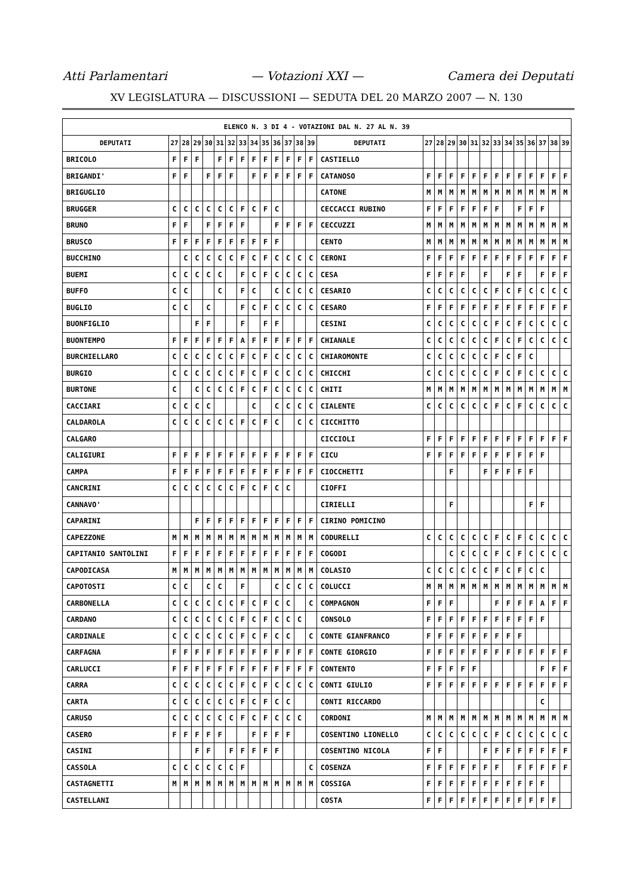Atti Parlamentari — Votazioni XXI — Camera dei Deputati
XV LEGISLATURA — DISCUSSIONI — SEDUTA DEL 20 MARZO 2007 — N. 130
| ELENCO N. 3 DI 4 - VOTAZIONI DAL N. 27 AL N. 39 | | | | | | | | | | | | | | | | | | | | | | | | | | | |
| --- | --- | --- | --- | --- | --- | --- | --- | --- | --- | --- | --- | --- | --- | --- | --- | --- | --- | --- | --- | --- | --- | --- | --- | --- | --- | --- | --- |
| DEPUTATI | 27 | 28 | 29 | 30 | 31 | 32 | 33 | 34 | 35 | 36 | 37 | 38 | 39 | DEPUTATI | 27 | 28 | 29 | 30 | 31 | 32 | 33 | 34 | 35 | 36 | 37 | 38 | 39 |
| BRICOLO | F | F | F | | F | F | F | F | F | F | F | F | F | CASTIELLO | | | | | | | | | | | | | |
| BRIGANDI' | F | F | | F | F | F | | F | F | F | F | F | F | CATANOSO | F | F | F | F | F | F | F | F | F | F | F | F | F |
| BRIGUGLIO | | | | | | | | | | | | | | CATONE | M | M | M | M | M | M | M | M | M | M | M | M | M |
| BRUGGER | C | C | C | C | C | C | F | C | F | C | | | | CECCACCI RUBINO | F | F | F | F | F | F | F | | F | F | F | | |
| BRUNO | F | F | | F | F | F | F | | | F | F | F | F | CECCUZZI | M | M | M | M | M | M | M | M | M | M | M | M | M |
| BRUSCO | F | F | F | F | F | F | F | F | F | F | | | | CENTO | M | M | M | M | M | M | M | M | M | M | M | M | M |
| BUCCHINO | | C | C | C | C | C | F | C | F | C | C | C | C | CERONI | F | F | F | F | F | F | F | F | F | F | F | F | F |
| BUEMI | C | C | C | C | C | | F | C | F | C | C | C | C | CESA | F | F | F | F | | F | | F | F | | F | F | F |
| BUFFO | C | C | | | C | | F | C | | C | C | C | C | CESARIO | C | C | C | C | C | C | F | C | F | C | C | C | C |
| BUGLIO | C | C | | C | | | F | C | F | C | C | C | C | CESARO | F | F | F | F | F | F | F | F | F | F | F | F | F |
| BUONFIGLIO | | | F | F | | | F | | F | F | | | | CESINI | C | C | C | C | C | C | F | C | F | C | C | C | C |
| BUONTEMPO | F | F | F | F | F | F | A | F | F | F | F | F | F | CHIANALE | C | C | C | C | C | C | F | C | F | C | C | C | C |
| BURCHIELLARO | C | C | C | C | C | C | F | C | F | C | C | C | C | CHIAROMONTE | C | C | C | C | C | C | F | C | F | C | | | |
| BURGIO | C | C | C | C | C | C | F | C | F | C | C | C | C | CHICCHI | C | C | C | C | C | C | F | C | F | C | C | C | C |
| BURTONE | C | | C | C | C | C | F | C | F | C | C | C | C | CHITI | M | M | M | M | M | M | M | M | M | M | M | M | M |
| CACCIARI | C | C | C | C | | | | C | | C | C | C | C | CIALENTE | C | C | C | C | C | C | F | C | F | C | C | C | C |
| CALDAROLA | C | C | C | C | C | C | F | C | F | C | | C | C | CICCHITTO | | | | | | | | | | | | | |
| CALGARO | | | | | | | | | | | | | | CICCIOLI | F | F | F | F | F | F | F | F | F | F | F | F | F |
| CALIGIURI | F | F | F | F | F | F | F | F | F | F | F | F | F | CICU | F | F | F | F | F | F | F | F | F | F | F | | |
| CAMPA | F | F | F | F | F | F | F | F | F | F | F | F | F | CIOCCHETTI | | | F | | | F | F | F | F | F | | | |
| CANCRINI | C | C | C | C | C | C | F | C | F | C | C | | | CIOFFI | | | | | | | | | | | | | |
| CANNAVO' | | | | | | | | | | | | | | CIRIELLI | | | F | | | | | | | F | F | | |
| CAPARINI | | | F | F | F | F | F | F | F | F | F | F | F | CIRINO POMICINO | | | | | | | | | | | | | |
| CAPEZZONE | M | M | M | M | M | M | M | M | M | M | M | M | M | CODURELLI | C | C | C | C | C | C | F | C | F | C | C | C | C |
| CAPITANIO SANTOLINI | F | F | F | F | F | F | F | F | F | F | F | F | F | COGODI | | | C | C | C | C | F | C | F | C | C | C | C |
| CAPODICASA | M | M | M | M | M | M | M | M | M | M | M | M | M | COLASIO | C | C | C | C | C | C | F | C | F | C | C | | |
| CAPOTOSTI | C | C | | C | C | | F | | | C | C | C | C | COLUCCI | M | M | M | M | M | M | M | M | M | M | M | M | M |
| CARBONELLA | C | C | C | C | C | C | F | C | F | C | C | | C | COMPAGNON | F | F | F | | | | F | F | F | F | A | F | F |
| CARDANO | C | C | C | C | C | C | F | C | F | C | C | C | | CONSOLO | F | F | F | F | F | F | F | F | F | F | F | | |
| CARDINALE | C | C | C | C | C | C | F | C | F | C | C | | C | CONTE GIANFRANCO | F | F | F | F | F | F | F | F | F | | | | |
| CARFAGNA | F | F | F | F | F | F | F | F | F | F | F | F | F | CONTE GIORGIO | F | F | F | F | F | F | F | F | F | F | F | F | F |
| CARLUCCI | F | F | F | F | F | F | F | F | F | F | F | F | F | CONTENTO | F | F | F | F | F | | | | | | F | F | F |
| CARRA | C | C | C | C | C | C | F | C | F | C | C | C | C | CONTI GIULIO | F | F | F | F | F | F | F | F | F | F | F | F | F |
| CARTA | C | C | C | C | C | C | F | C | F | C | C | | | CONTI RICCARDO | | | | | | | | | | | C | | |
| CARUSO | C | C | C | C | C | C | F | C | F | C | C | C | | CORDONI | M | M | M | M | M | M | M | M | M | M | M | M | M |
| CASERO | F | F | F | F | F | | | F | F | F | F | | | COSENTINO LIONELLO | C | C | C | C | C | C | F | C | C | C | C | C | C |
| CASINI | | | F | F | | F | F | F | F | F | | | | COSENTINO NICOLA | F | F | | | | F | F | F | F | F | F | F | F |
| CASSOLA | C | C | C | C | C | C | F | | | | | | C | COSENZA | F | F | F | F | F | F | F | | F | F | F | F | F |
| CASTAGNETTI | M | M | M | M | M | M | M | M | M | M | M | M | M | COSSIGA | F | F | F | F | F | F | F | F | F | F | F | | |
| CASTELLANI | | | | | | | | | | | | | | COSTA | F | F | F | F | F | F | F | F | F | F | F | F | |